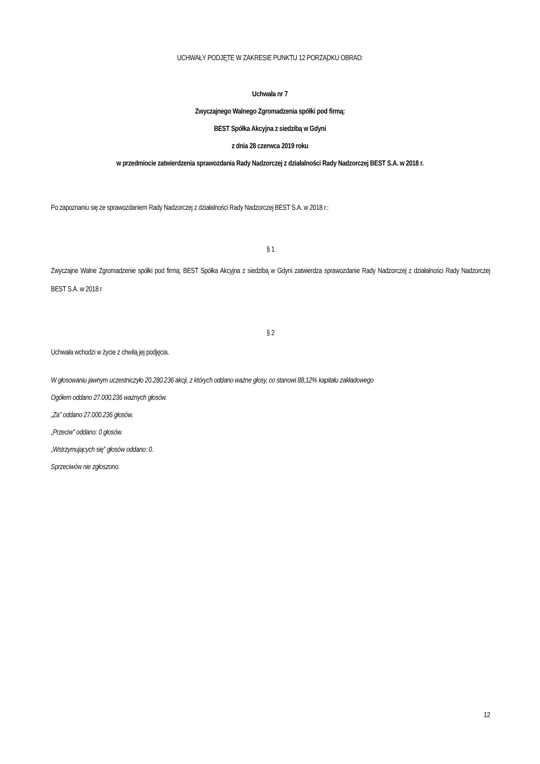UCHWAŁY PODJĘTE W ZAKRESIE PUNKTU 12 PORZĄDKU OBRAD:
Uchwała nr 7
Zwyczajnego Walnego Zgromadzenia spółki pod firmą:
BEST Spółka Akcyjna z siedzibą w Gdyni
z dnia 28 czerwca 2019 roku
w przedmiocie zatwierdzenia sprawozdania Rady Nadzorczej z działalności Rady Nadzorczej BEST S.A. w 2018 r.
Po zapoznaniu się ze sprawozdaniem Rady Nadzorczej z działalności Rady Nadzorczej BEST S.A. w 2018 r.:
§ 1
Zwyczajne Walne Zgromadzenie spółki pod firmą: BEST Spółka Akcyjna z siedzibą w Gdyni zatwierdza sprawozdanie Rady Nadzorczej z działalności Rady Nadzorczej BEST S.A. w 2018 r
§ 2
Uchwała wchodzi w życie z chwilą jej podjęcia.
W głosowaniu jawnym uczestniczyło 20.280.236 akcji, z których oddano ważne głosy, co stanowi 88,12% kapitału zakładowego
Ogółem oddano 27.000.236 ważnych głosów.
„Za” oddano 27.000.236 głosów.
„Przeciw” oddano: 0 głosów.
„Wstrzymujących się” głosów oddano: 0.
Sprzeciwów nie zgłoszono.
12